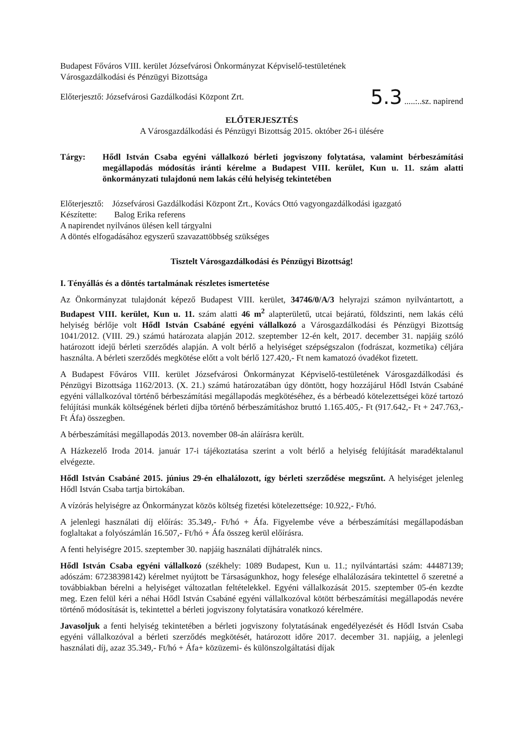Budapest Főváros VIII. kerület Józsefvárosi Önkormányzat Képviselő-testületének
Városgazdálkodási és Pénzügyi Bizottsága
Előterjesztő: Józsefvárosi Gazdálkodási Központ Zrt. 5.3 .....:..sz. napirend
ELŐTERJESZTÉS
A Városgazdálkodási és Pénzügyi Bizottság 2015. október 26-i ülésére
Tárgy: Hődl István Csaba egyéni vállalkozó bérleti jogviszony folytatása, valamint bérbeszámítási megállapodás módosítás iránti kérelme a Budapest VIII. kerület, Kun u. 11. szám alatti önkormányzati tulajdonú nem lakás célú helyiség tekintetében
Előterjesztő: Józsefvárosi Gazdálkodási Központ Zrt., Kovács Ottó vagyongazdálkodási igazgató
Készítette: Balog Erika referens
A napirendet nyilvános ülésen kell tárgyalni
A döntés elfogadásához egyszerű szavazattöbbség szükséges
Tisztelt Városgazdálkodási és Pénzügyi Bizottság!
I. Tényállás és a döntés tartalmának részletes ismertetése
Az Önkormányzat tulajdonát képező Budapest VIII. kerület, 34746/0/A/3 helyrajzi számon nyilvántartott, a Budapest VIII. kerület, Kun u. 11. szám alatti 46 m<sup>2</sup> alapterületű, utcai bejáratú, földszinti, nem lakás célú helyiség bérlője volt Hődl István Csabáné egyéni vállalkozó a Városgazdálkodási és Pénzügyi Bizottság 1041/2012. (VIII. 29.) számú határozata alapján 2012. szeptember 12-én kelt, 2017. december 31. napjáig szóló határozott idejű bérleti szerződés alapján. A volt bérlő a helyiséget szépségszalon (fodrászat, kozmetika) céljára használta. A bérleti szerződés megkötése előtt a volt bérlő 127.420,- Ft nem kamatozó óvadékot fizetett.
A Budapest Főváros VIII. kerület Józsefvárosi Önkormányzat Képviselő-testületének Városgazdálkodási és Pénzügyi Bizottsága 1162/2013. (X. 21.) számú határozatában úgy döntött, hogy hozzájárul Hődl István Csabáné egyéni vállalkozóval történő bérbeszámítási megállapodás megkötéséhez, és a bérbeadó kötelezettségei közé tartozó felújítási munkák költségének bérleti díjba történő bérbeszámításhoz bruttó 1.165.405,- Ft (917.642,- Ft + 247.763,- Ft Áfa) összegben.
A bérbeszámítási megállapodás 2013. november 08-án aláírásra került.
A Házkezelő Iroda 2014. január 17-i tájékoztatása szerint a volt bérlő a helyiség felújítását maradéktalanul elvégezte.
Hődl István Csabáné 2015. június 29-én elhalálozott, így bérleti szerződése megszűnt. A helyiséget jelenleg Hődl István Csaba tartja birtokában.
A vízórás helyiségre az Önkormányzat közös költség fizetési kötelezettsége: 10.922,- Ft/hó.
A jelenlegi használati díj előírás: 35.349,- Ft/hó + Áfa. Figyelembe véve a bérbeszámítási megállapodásban foglaltakat a folyószámlán 16.507,- Ft/hó + Áfa összeg kerül előírásra.
A fenti helyiségre 2015. szeptember 30. napjáig használati díjhátralék nincs.
Hődl István Csaba egyéni vállalkozó (székhely: 1089 Budapest, Kun u. 11.; nyilvántartási szám: 44487139; adószám: 67238398142) kérelmet nyújtott be Társaságunkhoz, hogy felesége elhalálozására tekintettel ő szeretné a továbbiakban bérelni a helyiséget változatlan feltételekkel. Egyéni vállalkozását 2015. szeptember 05-én kezdte meg. Ezen felül kéri a néhai Hődl István Csabáné egyéni vállalkozóval kötött bérbeszámítási megállapodás nevére történő módosítását is, tekintettel a bérleti jogviszony folytatására vonatkozó kérelmére.
Javasoljuk a fenti helyiség tekintetében a bérleti jogviszony folytatásának engedélyezését és Hődl István Csaba egyéni vállalkozóval a bérleti szerződés megkötését, határozott időre 2017. december 31. napjáig, a jelenlegi használati díj, azaz 35.349,- Ft/hó + Áfa+ közüzemi- és különszolgáltatási díjak